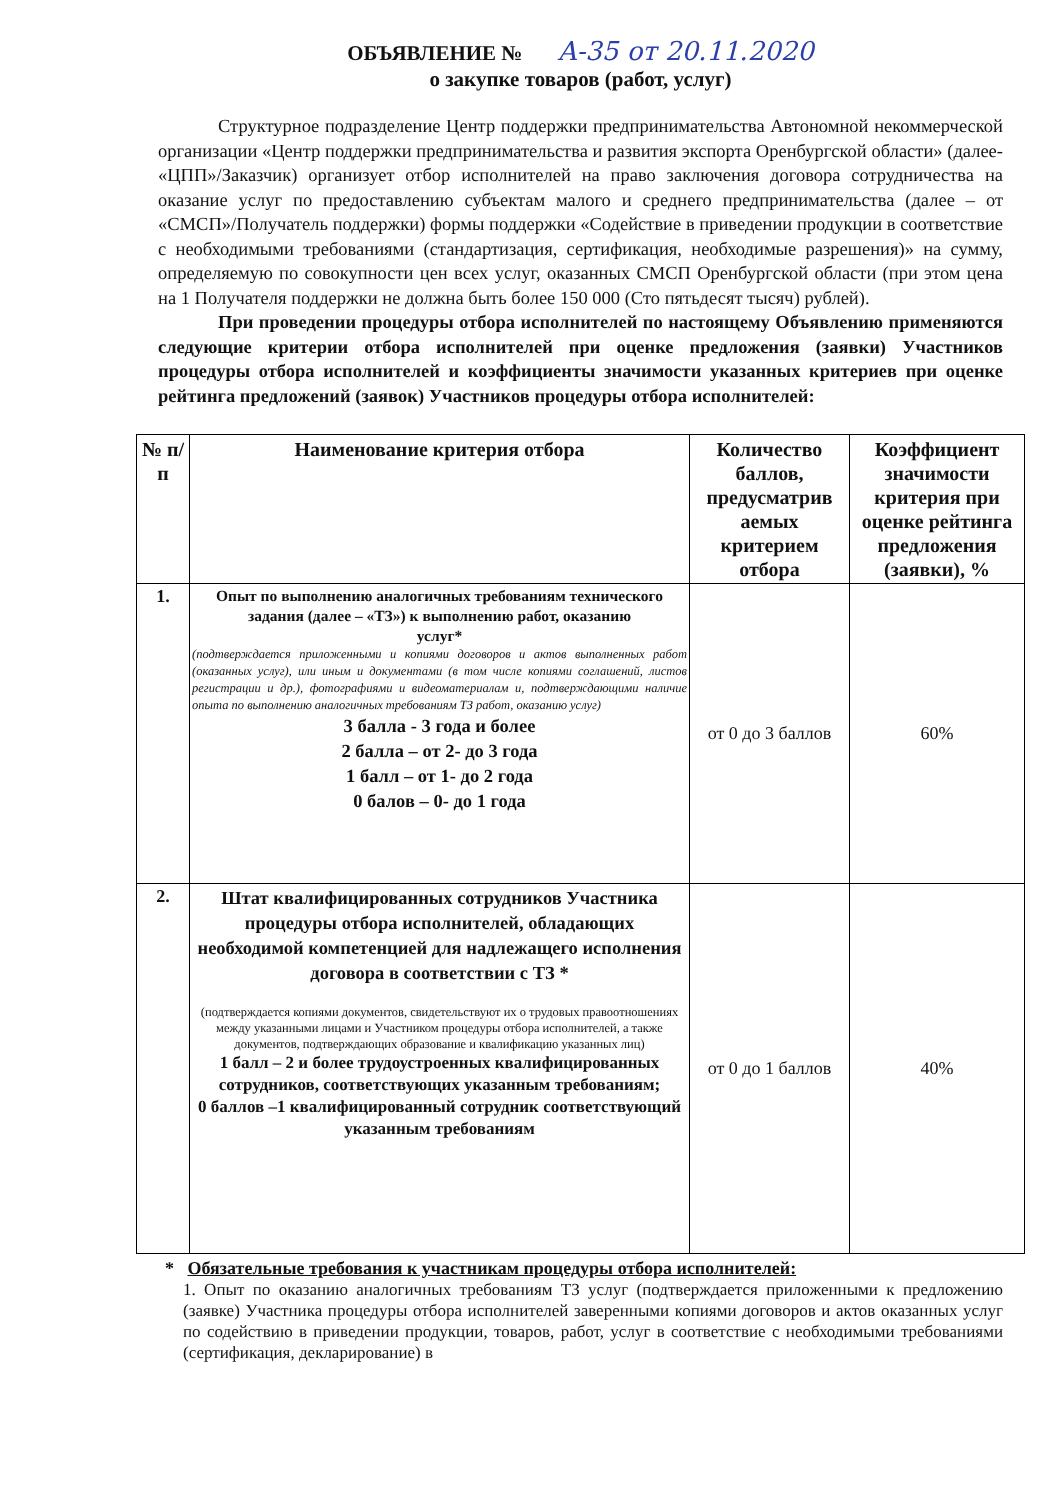ОБЪЯВЛЕНИЕ № A-35 от 20.11.2020
о закупке товаров (работ, услуг)
Структурное подразделение Центр поддержки предпринимательства Автономной некоммерческой организации «Центр поддержки предпринимательства и развития экспорта Оренбургской области» (далее- «ЦПП»/Заказчик) организует отбор исполнителей на право заключения договора сотрудничества на оказание услуг по предоставлению субъектам малого и среднего предпринимательства (далее – от «СМСП»/Получатель поддержки) формы поддержки «Содействие в приведении продукции в соответствие с необходимыми требованиями (стандартизация, сертификация, необходимые разрешения)» на сумму, определяемую по совокупности цен всех услуг, оказанных СМСП Оренбургской области (при этом цена на 1 Получателя поддержки не должна быть более 150 000 (Сто пятьдесят тысяч) рублей).
При проведении процедуры отбора исполнителей по настоящему Объявлению применяются следующие критерии отбора исполнителей при оценке предложения (заявки) Участников процедуры отбора исполнителей и коэффициенты значимости указанных критериев при оценке рейтинга предложений (заявок) Участников процедуры отбора исполнителей:
| № п/п | Наименование критерия отбора | Количество баллов, предусматрив аемых критерием отбора | Коэффициент значимости критерия при оценке рейтинга предложения (заявки), % |
| --- | --- | --- | --- |
| 1. | Опыт по выполнению аналогичных требованиям технического задания (далее – «ТЗ») к выполнению работ, оказанию услуг* (подтверждается приложенными и копиями договоров и актов выполненных работ (оказанных услуг), или иным и документами (в том числе копиями соглашений, листов регистрации и др.), фотографиями и видеоматериалам и, подтверждающими наличие опыта по выполнению аналогичных требованиям ТЗ работ, оказанию услуг) 3 балла - 3 года и более 2 балла – от 2- до 3 года 1 балл – от 1- до 2 года 0 балов – 0- до 1 года | от 0 до 3 баллов | 60% |
| 2. | Штат квалифицированных сотрудников Участника процедуры отбора исполнителей, обладающих необходимой компетенцией для надлежащего исполнения договора в соответствии с ТЗ * (подтверждается копиями документов, свидетельствуют их о трудовых правоотношениях между указанными лицами и Участником процедуры отбора исполнителей, а также документов, подтверждающих образование и квалификацию указанных лиц) 1 балл – 2 и более трудоустроенных квалифицированных сотрудников, соответствующих указанным требованиям; 0 баллов –1 квалифицированный сотрудник соответствующий указанным требованиям | от 0 до 1 баллов | 40% |
* Обязательные требования к участникам процедуры отбора исполнителей:
1. Опыт по оказанию аналогичных требованиям ТЗ услуг (подтверждается приложенными к предложению (заявке) Участника процедуры отбора исполнителей заверенными копиями договоров и актов оказанных услуг по содействию в приведении продукции, товаров, работ, услуг в соответствие с необходимыми требованиями (сертификация, декларирование) в